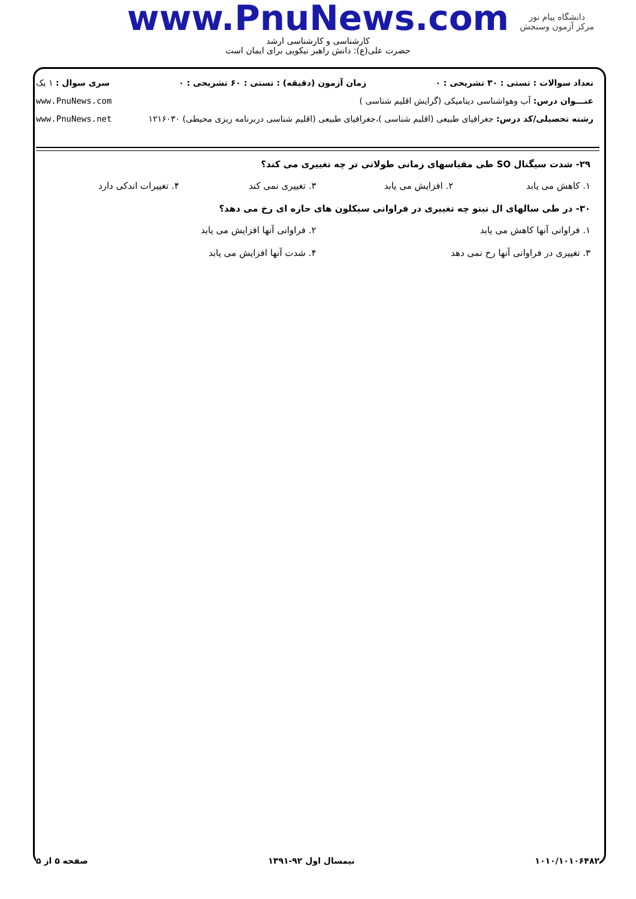www.PnuNews.com
کارشناسی و کارشناسی ارشد
حضرت علی(ع): دانش راهبر نیکویی برای ایمان است
دانشگاه پیام نور
مرکز آزمون وسنجش
تعداد سوالات : تستی : ۳۰ تشریحی : ۰ زمان آزمون (دقیقه) : تستی : ۶۰ تشریحی : ۰ سری سوال : ۱ یک
عنـــوان درس: آب وهواشناسی دینامیکی (گرایش اقلیم شناسی ) www.PnuNews.com
رشته تحصیلی/کد درس: جغرافیای طبیعی (اقلیم شناسی )،جغرافیای طبیعی (اقلیم شناسی دربرنامه ریزی محیطی) ۱۲۱۶۰۳۰ www.PnuNews.net
۲۹- شدت سیگنال SO طی مقیاسهای زمانی طولانی تر چه تغییری می کند؟
۱. کاهش می یابد ۲. افزایش می یابد ۳. تغییری نمی کند ۴. تغییرات اندکی دارد
۳۰- در طی سالهای ال نینو چه تغییری در فراوانی سیکلون های حاره ای رخ می دهد؟
۱. فراوانی آنها کاهش می یابد ۲. فراوانی آنها افزایش می یابد
۳. تغییری در فراوانی آنها رخ نمی دهد ۴. شدت آنها افزایش می یابد
۱۰۱۰/۱۰۱۰۶۴۸۲ نیمسال اول ۹۲-۱۳۹۱ صفحه ۵ از ۵